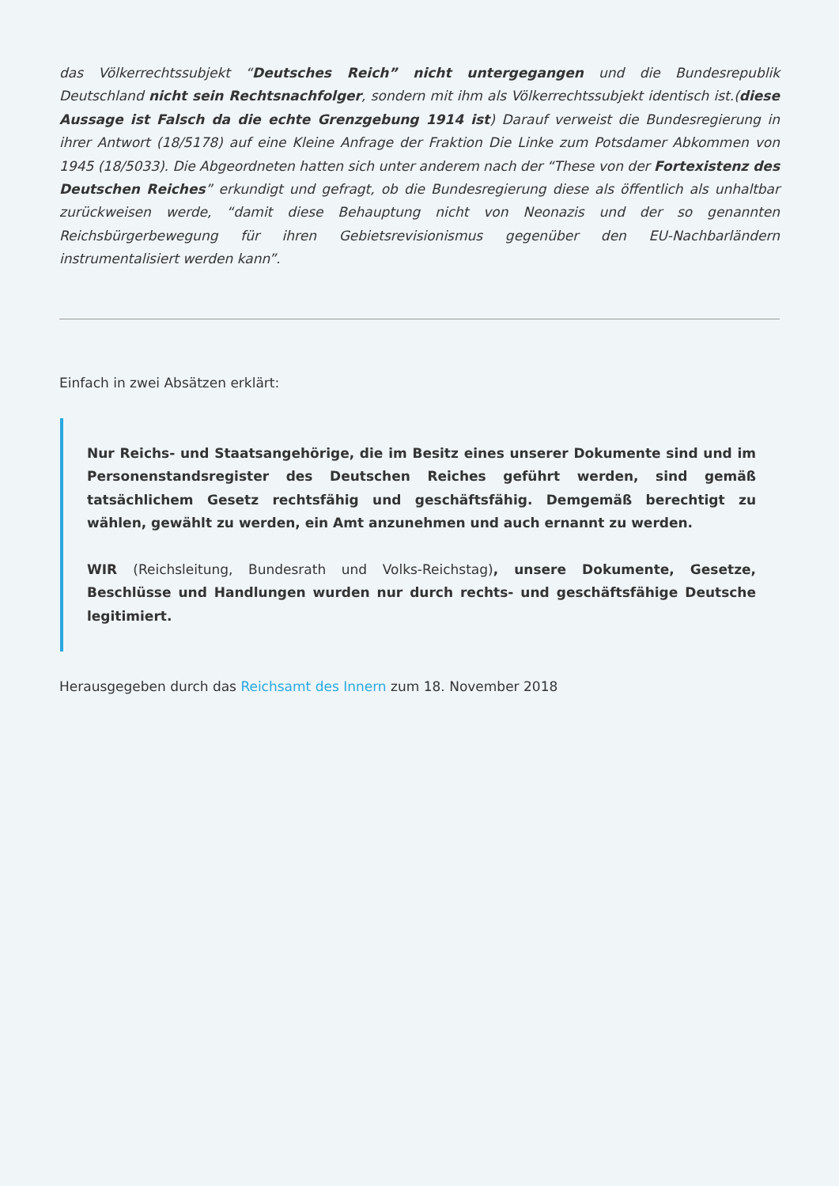das Völkerrechtssubjekt “Deutsches Reich” nicht untergegangen und die Bundesrepublik Deutschland nicht sein Rechtsnachfolger, sondern mit ihm als Völkerrechtssubjekt identisch ist.(diese Aussage ist Falsch da die echte Grenzgebung 1914 ist) Darauf verweist die Bundesregierung in ihrer Antwort (18/5178) auf eine Kleine Anfrage der Fraktion Die Linke zum Potsdamer Abkommen von 1945 (18/5033). Die Abgeordneten hatten sich unter anderem nach der “These von der Fortexistenz des Deutschen Reiches” erkundigt und gefragt, ob die Bundesregierung diese als öffentlich als unhaltbar zurückweisen werde, “damit diese Behauptung nicht von Neonazis und der so genannten Reichsbürgerbewegung für ihren Gebietsrevisionismus gegenüber den EU-Nachbarländern instrumentalisiert werden kann”.
Einfach in zwei Absätzen erklärt:
Nur Reichs- und Staatsangehörige, die im Besitz eines unserer Dokumente sind und im Personenstandsregister des Deutschen Reiches geführt werden, sind gemäß tatsächlichem Gesetz rechtsfähig und geschäftsfähig. Demgemäß berechtigt zu wählen, gewählt zu werden, ein Amt anzunehmen und auch ernannt zu werden.
WIR (Reichsleitung, Bundesrath und Volks-Reichstag), unsere Dokumente, Gesetze, Beschlüsse und Handlungen wurden nur durch rechts- und geschäftsfähige Deutsche legitimiert.
Herausgegeben durch das Reichsamt des Innern zum 18. November 2018